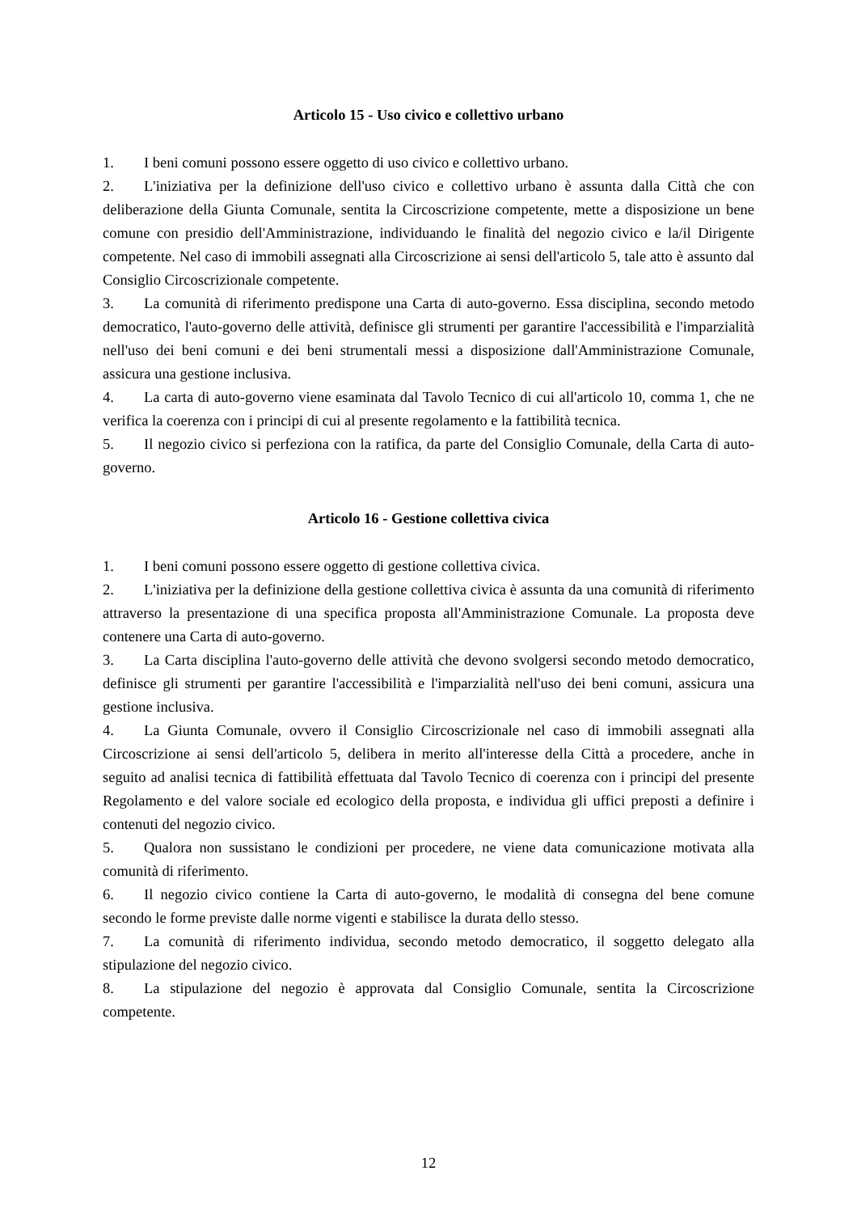Articolo 15 - Uso civico e collettivo urbano
1. I beni comuni possono essere oggetto di uso civico e collettivo urbano.
2. L'iniziativa per la definizione dell'uso civico e collettivo urbano è assunta dalla Città che con deliberazione della Giunta Comunale, sentita la Circoscrizione competente, mette a disposizione un bene comune con presidio dell'Amministrazione, individuando le finalità del negozio civico e la/il Dirigente competente. Nel caso di immobili assegnati alla Circoscrizione ai sensi dell'articolo 5, tale atto è assunto dal Consiglio Circoscrizionale competente.
3. La comunità di riferimento predispone una Carta di auto-governo. Essa disciplina, secondo metodo democratico, l'auto-governo delle attività, definisce gli strumenti per garantire l'accessibilità e l'imparzialità nell'uso dei beni comuni e dei beni strumentali messi a disposizione dall'Amministrazione Comunale, assicura una gestione inclusiva.
4. La carta di auto-governo viene esaminata dal Tavolo Tecnico di cui all'articolo 10, comma 1, che ne verifica la coerenza con i principi di cui al presente regolamento e la fattibilità tecnica.
5. Il negozio civico si perfeziona con la ratifica, da parte del Consiglio Comunale, della Carta di auto-governo.
Articolo 16 - Gestione collettiva civica
1. I beni comuni possono essere oggetto di gestione collettiva civica.
2. L'iniziativa per la definizione della gestione collettiva civica è assunta da una comunità di riferimento attraverso la presentazione di una specifica proposta all'Amministrazione Comunale. La proposta deve contenere una Carta di auto-governo.
3. La Carta disciplina l'auto-governo delle attività che devono svolgersi secondo metodo democratico, definisce gli strumenti per garantire l'accessibilità e l'imparzialità nell'uso dei beni comuni, assicura una gestione inclusiva.
4. La Giunta Comunale, ovvero il Consiglio Circoscrizionale nel caso di immobili assegnati alla Circoscrizione ai sensi dell'articolo 5, delibera in merito all'interesse della Città a procedere, anche in seguito ad analisi tecnica di fattibilità effettuata dal Tavolo Tecnico di coerenza con i principi del presente Regolamento e del valore sociale ed ecologico della proposta, e individua gli uffici preposti a definire i contenuti del negozio civico.
5. Qualora non sussistano le condizioni per procedere, ne viene data comunicazione motivata alla comunità di riferimento.
6. Il negozio civico contiene la Carta di auto-governo, le modalità di consegna del bene comune secondo le forme previste dalle norme vigenti e stabilisce la durata dello stesso.
7. La comunità di riferimento individua, secondo metodo democratico, il soggetto delegato alla stipulazione del negozio civico.
8. La stipulazione del negozio è approvata dal Consiglio Comunale, sentita la Circoscrizione competente.
12